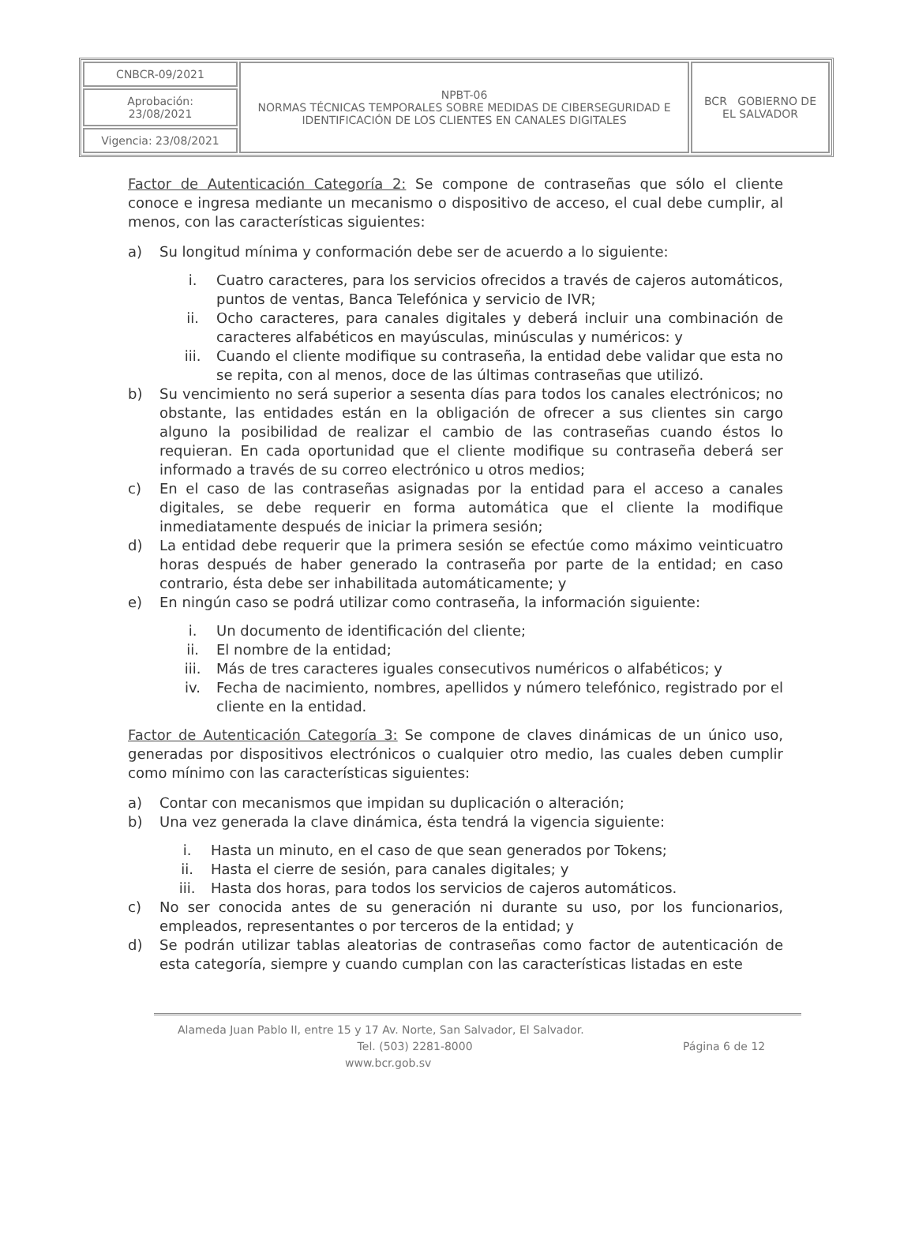| CNBCR-09/2021 | NPBT-06 NORMAS TÉCNICAS TEMPORALES SOBRE MEDIDAS DE CIBERSEGURIDAD E IDENTIFICACIÓN DE LOS CLIENTES EN CANALES DIGITALES | BCR GOBIERNO DE EL SALVADOR |
| Aprobación: 23/08/2021 | | |
| Vigencia: 23/08/2021 | | |
Factor de Autenticación Categoría 2: Se compone de contraseñas que sólo el cliente conoce e ingresa mediante un mecanismo o dispositivo de acceso, el cual debe cumplir, al menos, con las características siguientes:
a) Su longitud mínima y conformación debe ser de acuerdo a lo siguiente:
i. Cuatro caracteres, para los servicios ofrecidos a través de cajeros automáticos, puntos de ventas, Banca Telefónica y servicio de IVR;
ii. Ocho caracteres, para canales digitales y deberá incluir una combinación de caracteres alfabéticos en mayúsculas, minúsculas y numéricos: y
iii. Cuando el cliente modifique su contraseña, la entidad debe validar que esta no se repita, con al menos, doce de las últimas contraseñas que utilizó.
b) Su vencimiento no será superior a sesenta días para todos los canales electrónicos; no obstante, las entidades están en la obligación de ofrecer a sus clientes sin cargo alguno la posibilidad de realizar el cambio de las contraseñas cuando éstos lo requieran. En cada oportunidad que el cliente modifique su contraseña deberá ser informado a través de su correo electrónico u otros medios;
c) En el caso de las contraseñas asignadas por la entidad para el acceso a canales digitales, se debe requerir en forma automática que el cliente la modifique inmediatamente después de iniciar la primera sesión;
d) La entidad debe requerir que la primera sesión se efectúe como máximo veinticuatro horas después de haber generado la contraseña por parte de la entidad; en caso contrario, ésta debe ser inhabilitada automáticamente; y
e) En ningún caso se podrá utilizar como contraseña, la información siguiente:
i. Un documento de identificación del cliente;
ii. El nombre de la entidad;
iii. Más de tres caracteres iguales consecutivos numéricos o alfabéticos; y
iv. Fecha de nacimiento, nombres, apellidos y número telefónico, registrado por el cliente en la entidad.
Factor de Autenticación Categoría 3: Se compone de claves dinámicas de un único uso, generadas por dispositivos electrónicos o cualquier otro medio, las cuales deben cumplir como mínimo con las características siguientes:
a) Contar con mecanismos que impidan su duplicación o alteración;
b) Una vez generada la clave dinámica, ésta tendrá la vigencia siguiente:
i. Hasta un minuto, en el caso de que sean generados por Tokens;
ii. Hasta el cierre de sesión, para canales digitales; y
iii. Hasta dos horas, para todos los servicios de cajeros automáticos.
c) No ser conocida antes de su generación ni durante su uso, por los funcionarios, empleados, representantes o por terceros de la entidad; y
d) Se podrán utilizar tablas aleatorias de contraseñas como factor de autenticación de esta categoría, siempre y cuando cumplan con las características listadas en este
Alameda Juan Pablo II, entre 15 y 17 Av. Norte, San Salvador, El Salvador.
Tel. (503) 2281-8000 Página 6 de 12
www.bcr.gob.sv